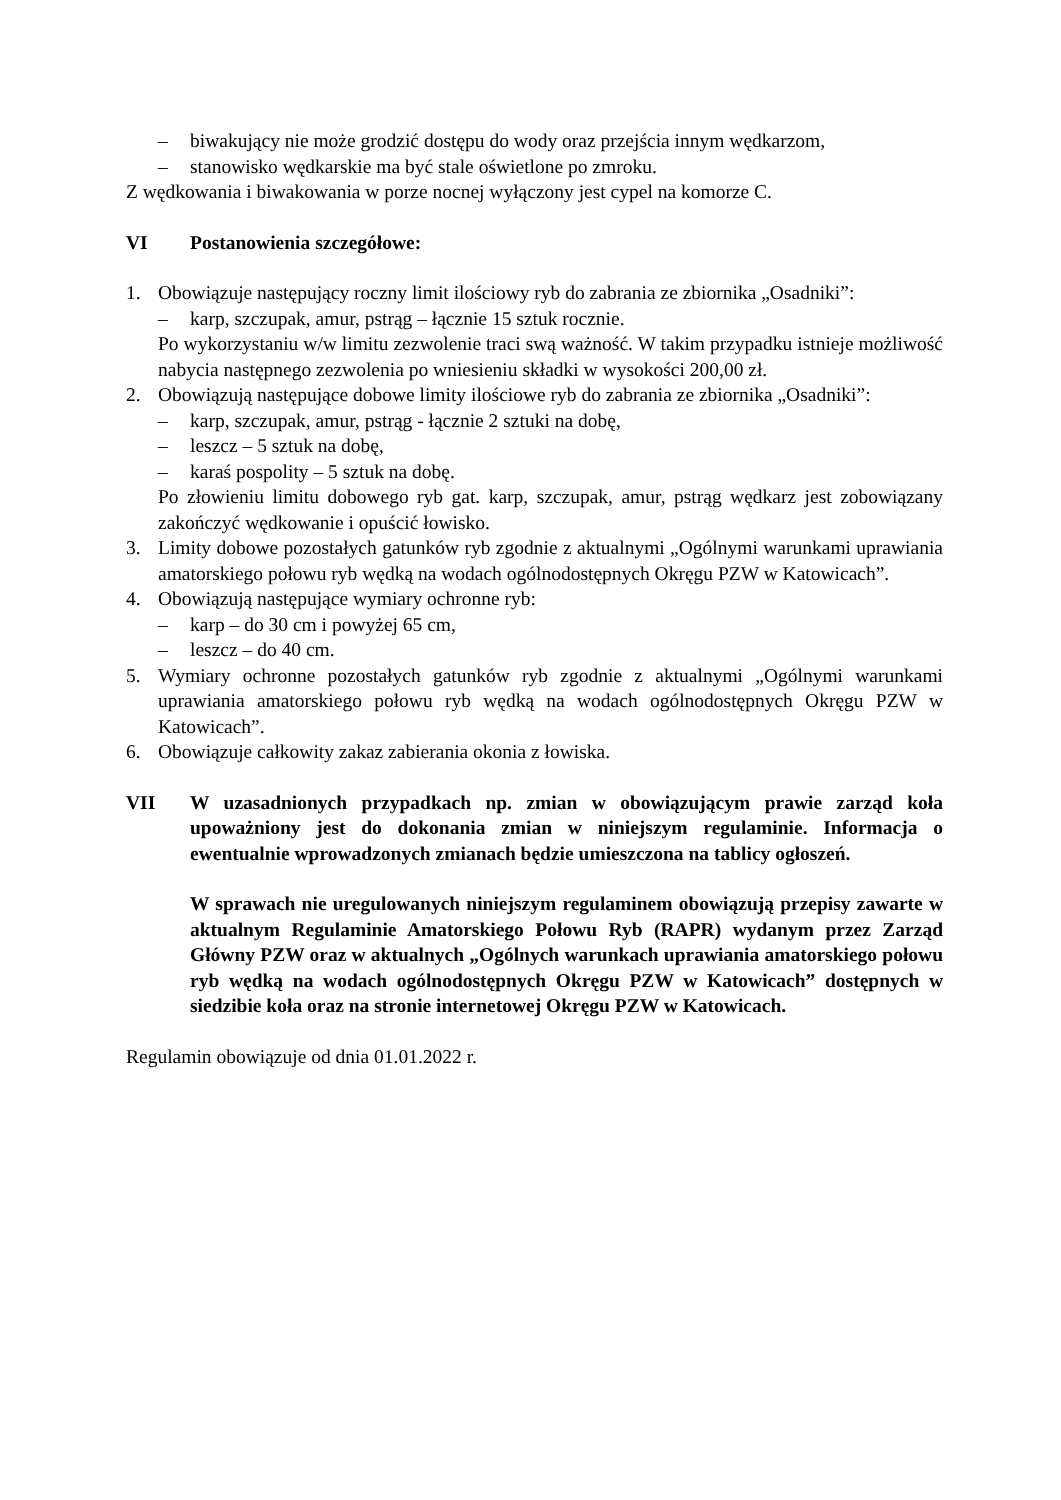– biwakujący nie może grodzić dostępu do wody oraz przejścia innym wędkarzom,
– stanowisko wędkarskie ma być stale oświetlone po zmroku.
Z wędkowania i biwakowania w porze nocnej wyłączony jest cypel na komorze C.
VI Postanowienia szczegółowe:
1. Obowiązuje następujący roczny limit ilościowy ryb do zabrania ze zbiornika „Osadniki”:
– karp, szczupak, amur, pstrąg – łącznie 15 sztuk rocznie.
Po wykorzystaniu w/w limitu zezwolenie traci swą ważność. W takim przypadku istnieje możliwość nabycia następnego zezwolenia po wniesieniu składki w wysokości 200,00 zł.
2. Obowiązują następujące dobowe limity ilościowe ryb do zabrania ze zbiornika „Osadniki”:
– karp, szczupak, amur, pstrąg - łącznie 2 sztuki na dobę,
– leszcz – 5 sztuk na dobę,
– karaś pospolity – 5 sztuk na dobę.
Po złowieniu limitu dobowego ryb gat. karp, szczupak, amur, pstrąg wędkarz jest zobowiązany zakończyć wędkowanie i opuścić łowisko.
3. Limity dobowe pozostałych gatunków ryb zgodnie z aktualnymi „Ogólnymi warunkami uprawiania amatorskiego połowu ryb wędką na wodach ogólnodostępnych Okręgu PZW w Katowicach”.
4. Obowiązują następujące wymiary ochronne ryb:
– karp – do 30 cm i powyżej 65 cm,
– leszcz – do 40 cm.
5. Wymiary ochronne pozostałych gatunków ryb zgodnie z aktualnymi „Ogólnymi warunkami uprawiania amatorskiego połowu ryb wędką na wodach ogólnodostępnych Okręgu PZW w Katowicach”.
6. Obowiązuje całkowity zakaz zabierania okonia z łowiska.
VII W uzasadnionych przypadkach np. zmian w obowiązującym prawie zarząd koła upoważniony jest do dokonania zmian w niniejszym regulaminie. Informacja o ewentualnie wprowadzonych zmianach będzie umieszczona na tablicy ogłoszeń.
W sprawach nie uregulowanych niniejszym regulaminem obowiązują przepisy zawarte w aktualnym Regulaminie Amatorskiego Połowu Ryb (RAPR) wydanym przez Zarząd Główny PZW oraz w aktualnych „Ogólnych warunkach uprawiania amatorskiego połowu ryb wędką na wodach ogólnodostępnych Okręgu PZW w Katowicach” dostępnych w siedzibie koła oraz na stronie internetowej Okręgu PZW w Katowicach.
Regulamin obowiązuje od dnia 01.01.2022 r.